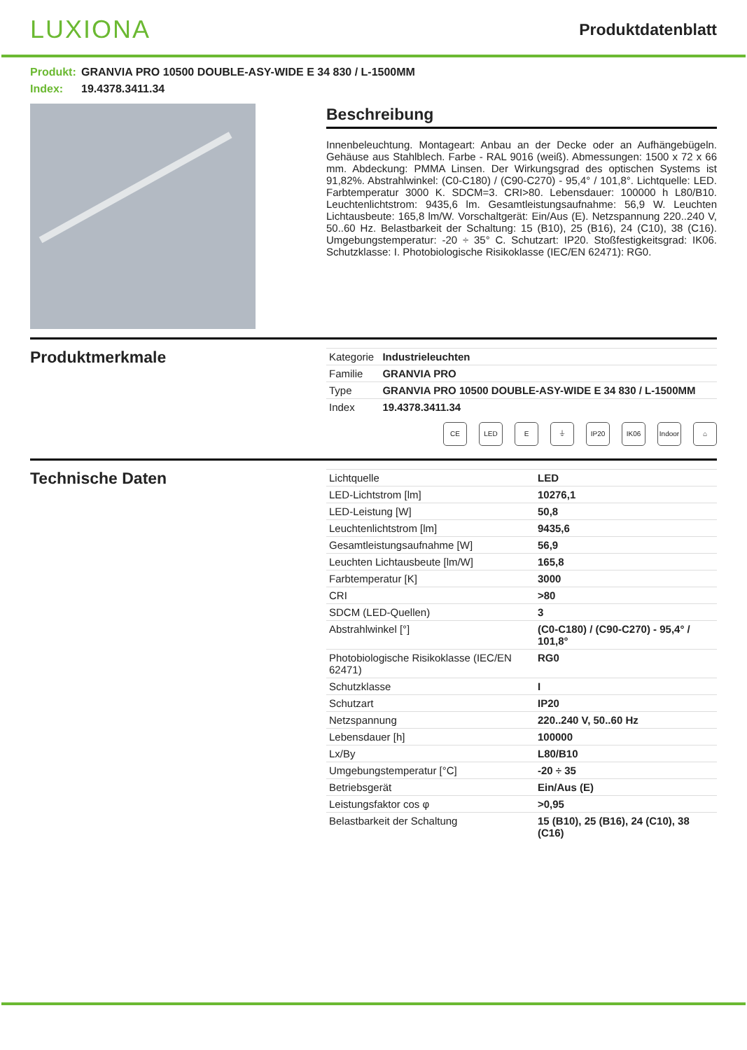LUXIONA
Produktdatenblatt
Produkt: GRANVIA PRO 10500 DOUBLE-ASY-WIDE E 34 830 / L-1500MM
Index: 19.4378.3411.34
Beschreibung
Innenbeleuchtung. Montageart: Anbau an der Decke oder an Aufhängebügeln. Gehäuse aus Stahlblech. Farbe - RAL 9016 (weiß). Abmessungen: 1500 x 72 x 66 mm. Abdeckung: PMMA Linsen. Der Wirkungsgrad des optischen Systems ist 91,82%. Abstrahlwinkel: (C0-C180) / (C90-C270) - 95,4° / 101,8°. Lichtquelle: LED. Farbtemperatur 3000 K. SDCM=3. CRI>80. Lebensdauer: 100000 h L80/B10. Leuchtenlichtstrom: 9435,6 lm. Gesamtleistungsaufnahme: 56,9 W. Leuchten Lichtausbeute: 165,8 lm/W. Vorschaltgerät: Ein/Aus (E). Netzspannung 220..240 V, 50..60 Hz. Belastbarkeit der Schaltung: 15 (B10), 25 (B16), 24 (C10), 38 (C16). Umgebungstemperatur: -20 ÷ 35° C. Schutzart: IP20. Stoßfestigkeitsgrad: IK06. Schutzklasse: I. Photobiologische Risikoklasse (IEC/EN 62471): RG0.
Produktmerkmale
| Kategorie | Industrieleuchten |
| Familie | GRANVIA PRO |
| Type | GRANVIA PRO 10500 DOUBLE-ASY-WIDE E 34 830 / L-1500MM |
| Index | 19.4378.3411.34 |
CE LED E ⏚ IP20 IK06 Indoor ⌂
Technische Daten
| Lichtquelle | LED |
| LED-Lichtstrom [lm] | 10276,1 |
| LED-Leistung [W] | 50,8 |
| Leuchtenlichtstrom [lm] | 9435,6 |
| Gesamtleistungsaufnahme [W] | 56,9 |
| Leuchten Lichtausbeute [lm/W] | 165,8 |
| Farbtemperatur [K] | 3000 |
| CRI | >80 |
| SDCM (LED-Quellen) | 3 |
| Abstrahlwinkel [°] | (C0-C180) / (C90-C270) - 95,4° / 101,8° |
| Photobiologische Risikoklasse (IEC/EN 62471) | RG0 |
| Schutzklasse | I |
| Schutzart | IP20 |
| Netzspannung | 220..240 V, 50..60 Hz |
| Lebensdauer [h] | 100000 |
| Lx/By | L80/B10 |
| Umgebungstemperatur [°C] | -20 ÷ 35 |
| Betriebsgerät | Ein/Aus (E) |
| Leistungsfaktor cos φ | >0,95 |
| Belastbarkeit der Schaltung | 15 (B10), 25 (B16), 24 (C10), 38 (C16) |